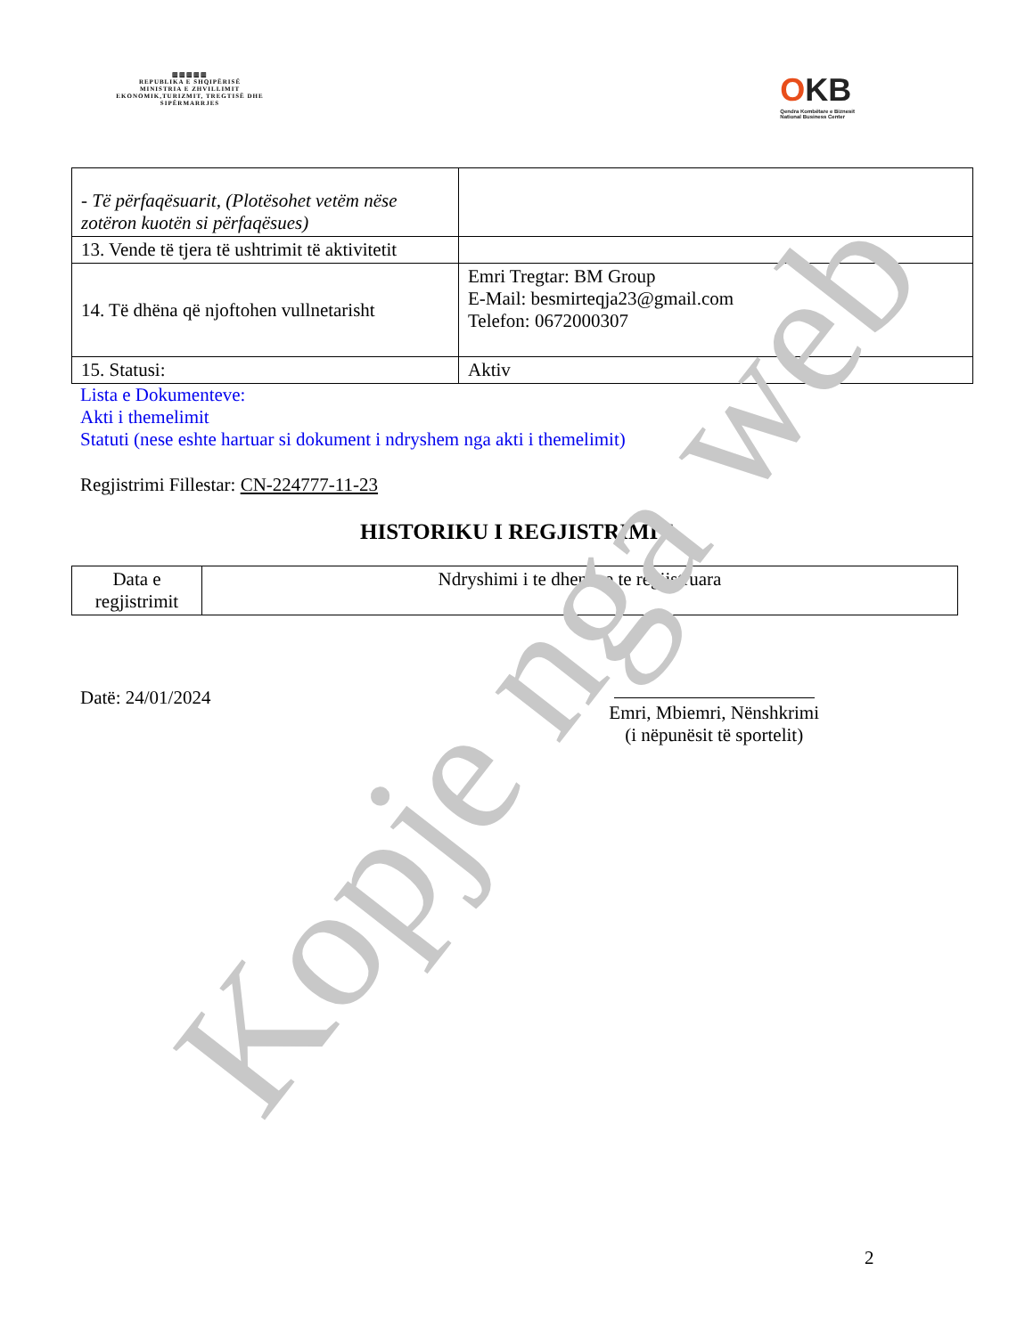▥▥▥▥▥
REPUBLIKA E SHQIPËRISË
MINISTRIA E ZHVILLIMIT EKONOMIK,TURIZMIT, TREGTISË DHE SIPËRMARRJES
OKB
Qendra Kombëtare e Biznesit
National Business Center
| - Të përfaqësuarit, (Plotësohet vetëm nëse zotëron kuotën si përfaqësues) | |
| 13. Vende të tjera të ushtrimit të aktivitetit | |
| 14. Të dhëna që njoftohen vullnetarisht | Emri Tregtar: BM Group E-Mail: besmirteqja23@gmail.com Telefon: 0672000307 |
| 15. Statusi: | Aktiv |
Lista e Dokumenteve:
Akti i themelimit
Statuti (nese eshte hartuar si dokument i ndryshem nga akti i themelimit)
Regjistrimi Fillestar: CN-224777-11-23
HISTORIKU I REGJISTRIMIT
| Data e regjistrimit | Ndryshimi i te dhenave te regjistruara |
Datë: 24/01/2024
Emri, Mbiemri, Nënshkrimi
(i nëpunësit të sportelit)
2
Kopje nga web